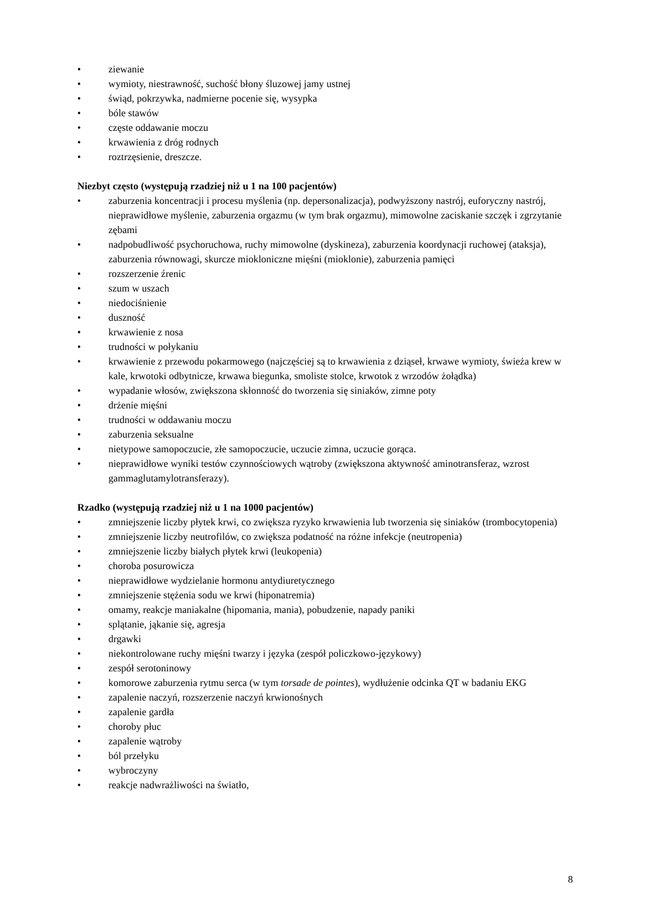• ziewanie
• wymioty, niestrawność, suchość błony śluzowej jamy ustnej
• świąd, pokrzywka, nadmierne pocenie się, wysypka
• bóle stawów
• częste oddawanie moczu
• krwawienia z dróg rodnych
• roztrzęsienie, dreszcze.
Niezbyt często (występują rzadziej niż u 1 na 100 pacjentów)
• zaburzenia koncentracji i procesu myślenia (np. depersonalizacja), podwyższony nastrój, euforyczny nastrój, nieprawidłowe myślenie, zaburzenia orgazmu (w tym brak orgazmu), mimowolne zaciskanie szczęk i zgrzytanie zębami
• nadpobudliwość psychoruchowa, ruchy mimowolne (dyskineza), zaburzenia koordynacji ruchowej (ataksja), zaburzenia równowagi, skurcze miokloniczne mięśni (mioklonie), zaburzenia pamięci
• rozszerzenie źrenic
• szum w uszach
• niedociśnienie
• duszność
• krwawienie z nosa
• trudności w połykaniu
• krwawienie z przewodu pokarmowego (najczęściej są to krwawienia z dziąseł, krwawe wymioty, świeża krew w kale, krwotoki odbytnicze, krwawa biegunka, smoliste stolce, krwotok z wrzodów żołądka)
• wypadanie włosów, zwiększona skłonność do tworzenia się siniaków, zimne poty
• drżenie mięśni
• trudności w oddawaniu moczu
• zaburzenia seksualne
• nietypowe samopoczucie, złe samopoczucie, uczucie zimna, uczucie gorąca.
• nieprawidłowe wyniki testów czynnościowych wątroby (zwiększona aktywność aminotransferaz, wzrost gammaglutamylotransferazy).
Rzadko (występują rzadziej niż u 1 na 1000 pacjentów)
• zmniejszenie liczby płytek krwi, co zwiększa ryzyko krwawienia lub tworzenia się siniaków (trombocytopenia)
• zmniejszenie liczby neutrofilów, co zwiększa podatność na różne infekcje (neutropenia)
• zmniejszenie liczby białych płytek krwi (leukopenia)
• choroba posurowicza
• nieprawidłowe wydzielanie hormonu antydiuretycznego
• zmniejszenie stężenia sodu we krwi (hiponatremia)
• omamy, reakcje maniakalne (hipomania, mania), pobudzenie, napady paniki
• splątanie, jąkanie się, agresja
• drgawki
• niekontrolowane ruchy mięśni twarzy i języka (zespół policzkowo-językowy)
• zespół serotoninowy
• komorowe zaburzenia rytmu serca (w tym torsade de pointes), wydłużenie odcinka QT w badaniu EKG
• zapalenie naczyń, rozszerzenie naczyń krwionośnych
• zapalenie gardła
• choroby płuc
• zapalenie wątroby
• ból przełyku
• wybroczyny
• reakcje nadwrażliwości na światło,
8